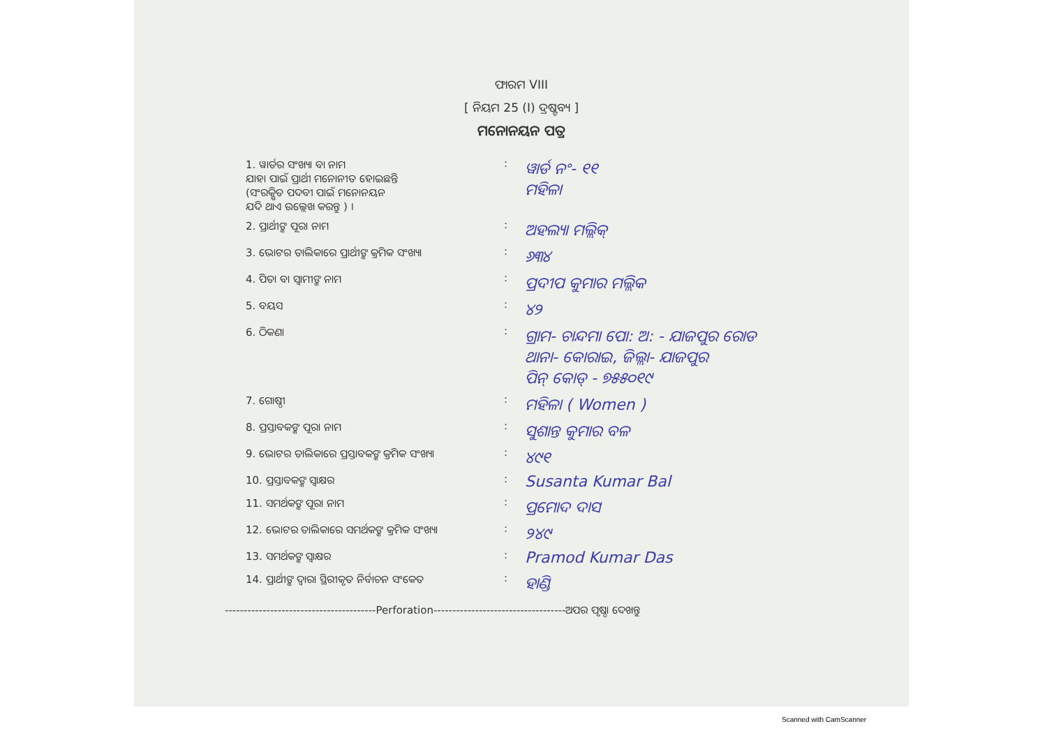ଫାରମ VIII
[ ନିୟମ 25 (I) ଦ୍ରଷ୍ଟବ୍ୟ ]
ମନୋନୟନ ପତ୍ର
1. ୱାର୍ଡର ସଂଖ୍ୟା ବା ନାମ
ଯାହା ପାଇଁ ପ୍ରାର୍ଥୀ ମନୋନୀତ ହୋଇଛନ୍ତି
(ସଂରକ୍ଷିତ ପଦବୀ ପାଇଁ ମନୋନୟନ
ଯଦି ଥାଏ ଉଲ୍ଲେଖ କରନ୍ତୁ ) ।
:
ୱାର୍ଡ ନଂ- ୧୧
ମହିଳା
2. ପ୍ରାର୍ଥୀଙ୍କ ପୂରା ନାମ :
ଅହଲ୍ୟା ମଲ୍ଲିକ୍
3. ଭୋଟର ତାଲିକାରେ ପ୍ରାର୍ଥୀଙ୍କ କ୍ରମିକ ସଂଖ୍ୟା
:
୬୩୪
4. ପିତା ବା ସ୍ୱାମୀଙ୍କ ନାମ :
ପ୍ରଦୀପ କୁମାର ମଲ୍ଲିକ
5. ବୟସ :
୪୨
6. ଠିକଣା :
ଗ୍ରାମ- ଚାନ୍ଦମା ପୋ: ଅ: - ଯାଜପୁର ରୋଡ
ଥାନା- କୋରାଇ, ଜିଲ୍ଲା- ଯାଜପୁର
ପିନ୍ କୋଡ୍ - ୭୫୫୦୧୯
7. ଗୋଷ୍ଠୀ :
ମହିଳା ( Women )
8. ପ୍ରସ୍ତାବକଙ୍କ ପୂରା ନାମ :
ସୁଶାନ୍ତ କୁମାର ବଳ
9. ଭୋଟର ତାଲିକାରେ ପ୍ରସ୍ତାବକଙ୍କ କ୍ରମିକ ସଂଖ୍ୟା
:
୪୯୧
10. ପ୍ରସ୍ତାବକଙ୍କ ସ୍ୱାକ୍ଷର :
Susanta Kumar Bal
11. ସମର୍ଥକଙ୍କ ପୂରା ନାମ :
ପ୍ରମୋଦ ଦାସ
12. ଭୋଟର ତାଲିକାରେ ସମର୍ଥକଙ୍କ କ୍ରମିକ ସଂଖ୍ୟା :
୨୪୯
13. ସମର୍ଥକଙ୍କ ସ୍ୱାକ୍ଷର :
Pramod Kumar Das
14. ପ୍ରାର୍ଥୀଙ୍କ ଦ୍ୱାରା ସ୍ଥିରୀକୃତ ନିର୍ବାଚନ ସଂକେତ
:
ହାଣ୍ଡି
----------------------------------------Perforation-----------------------------------ଅପର ପୃଷ୍ଠା ଦେଖନ୍ତୁ
Scanned with CamScanner